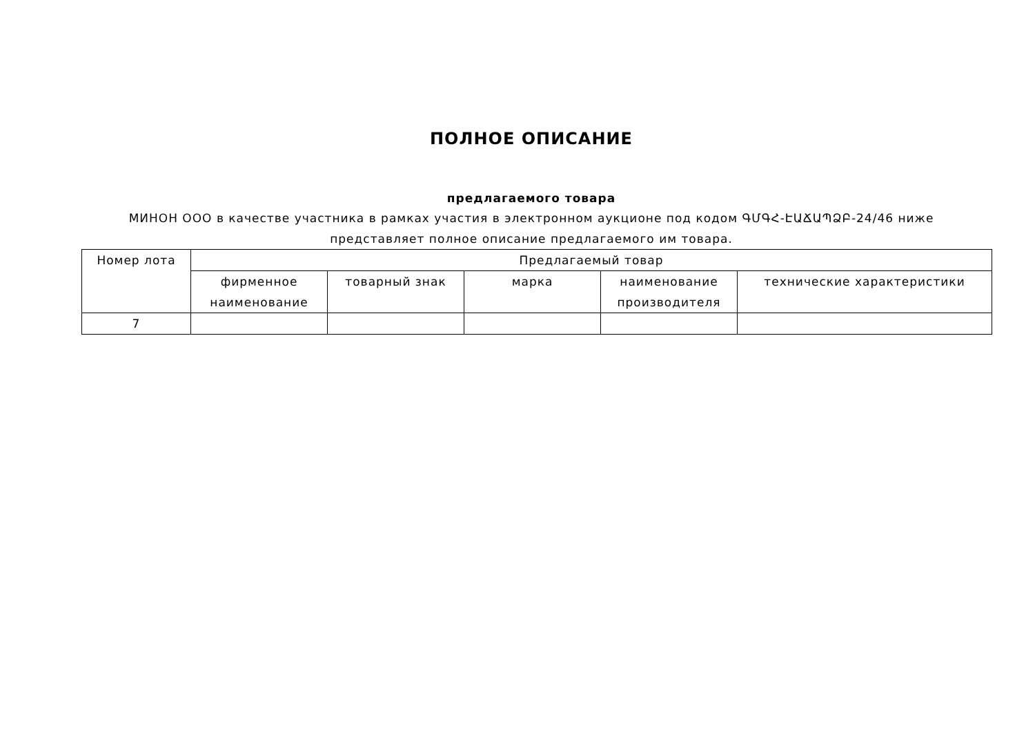ПОЛНОЕ ОПИСАНИЕ
предлагаемого товара
МИНОН ООО в качестве участника в рамках участия в электронном аукционе под кодом ԳՄԳՀ-ԷԱՃԱՊՁԲ-24/46 ниже
представляет полное описание предлагаемого им товара.
| Номер лота | Предлагаемый товар | | | | |
| --- | --- | --- | --- | --- | --- |
| | фирменное наименование | товарный знак | марка | наименование производителя | технические характеристики |
| 7 | | | | | |